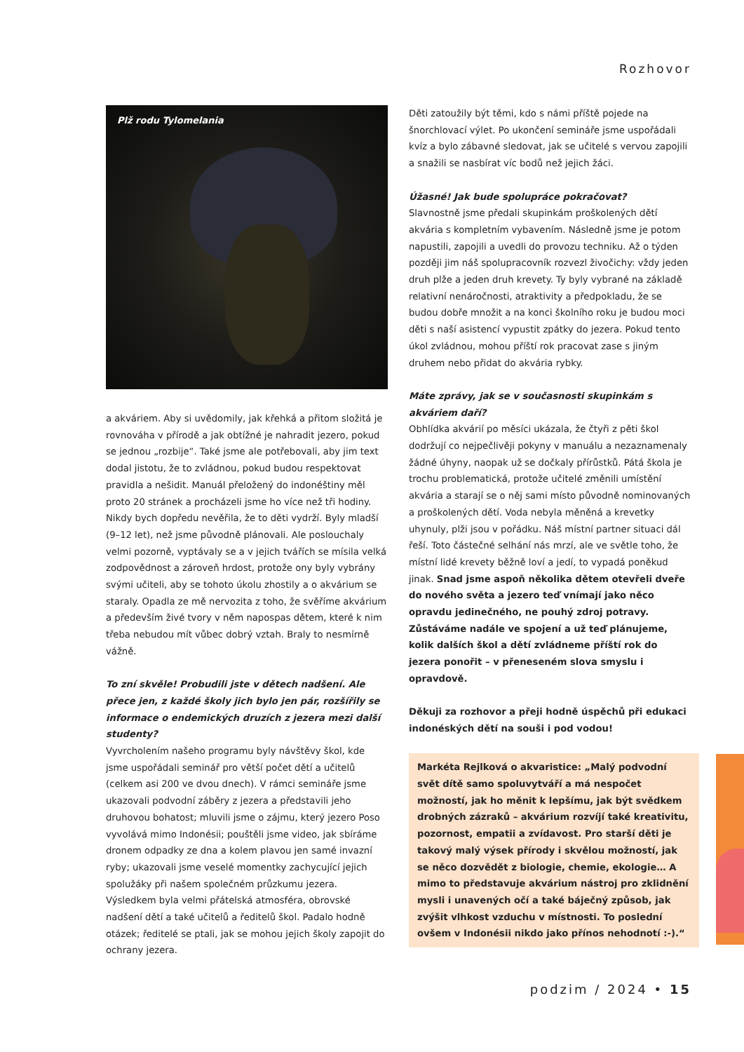Rozhovor
Plž rodu Tylomelania
a akváriem. Aby si uvědomily, jak křehká a přitom složitá je rovnováha v přírodě a jak obtížné je nahradit jezero, pokud se jednou „rozbije“. Také jsme ale potřebovali, aby jim text dodal jistotu, že to zvládnou, pokud budou respektovat pravidla a nešidit. Manuál přeložený do indonéštiny měl proto 20 stránek a procházeli jsme ho více než tři hodiny. Nikdy bych dopředu nevěřila, že to děti vydrží. Byly mladší (9–12 let), než jsme původně plánovali. Ale poslouchaly velmi pozorně, vyptávaly se a v jejich tvářích se mísila velká zodpovědnost a zároveň hrdost, protože ony byly vybrány svými učiteli, aby se tohoto úkolu zhostily a o akvárium se staraly. Opadla ze mě nervozita z toho, že svěříme akvárium a především živé tvory v něm napospas dětem, které k nim třeba nebudou mít vůbec dobrý vztah. Braly to nesmírně vážně.
To zní skvěle! Probudili jste v dětech nadšení. Ale přece jen, z každé školy jich bylo jen pár, rozšířily se informace o endemických druzích z jezera mezi další studenty?
Vyvrcholením našeho programu byly návštěvy škol, kde jsme uspořádali seminář pro větší počet dětí a učitelů (celkem asi 200 ve dvou dnech). V rámci semináře jsme ukazovali podvodní záběry z jezera a představili jeho druhovou bohatost; mluvili jsme o zájmu, který jezero Poso vyvolává mimo Indonésii; pouštěli jsme video, jak sbíráme dronem odpadky ze dna a kolem plavou jen samé invazní ryby; ukazovali jsme veselé momentky zachycující jejich spolužáky při našem společném průzkumu jezera. Výsledkem byla velmi přátelská atmosféra, obrovské nadšení dětí a také učitelů a ředitelů škol. Padalo hodně otázek; ředitelé se ptali, jak se mohou jejich školy zapojit do ochrany jezera.
Děti zatoužily být těmi, kdo s námi příště pojede na šnorchlovací výlet. Po ukončení semináře jsme uspořádali kvíz a bylo zábavné sledovat, jak se učitelé s vervou zapojili a snažili se nasbírat víc bodů než jejich žáci.
Úžasné! Jak bude spolupráce pokračovat?
Slavnostně jsme předali skupinkám proškolených dětí akvária s kompletním vybavením. Následně jsme je potom napustili, zapojili a uvedli do provozu techniku. Až o týden později jim náš spolupracovník rozvezl živočichy: vždy jeden druh plže a jeden druh krevety. Ty byly vybrané na základě relativní nenáročnosti, atraktivity a předpokladu, že se budou dobře množit a na konci školního roku je budou moci děti s naší asistencí vypustit zpátky do jezera. Pokud tento úkol zvládnou, mohou příští rok pracovat zase s jiným druhem nebo přidat do akvária rybky.
Máte zprávy, jak se v současnosti skupinkám s akváriem daří?
Obhlídka akvárií po měsíci ukázala, že čtyři z pěti škol dodržují co nejpečlivěji pokyny v manuálu a nezaznamenaly žádné úhyny, naopak už se dočkaly přírůstků. Pátá škola je trochu problematická, protože učitelé změnili umístění akvária a starají se o něj sami místo původně nominovaných a proškolených dětí. Voda nebyla měněná a krevetky uhynuly, plži jsou v pořádku. Náš místní partner situaci dál řeší. Toto částečné selhání nás mrzí, ale ve světle toho, že místní lidé krevety běžně loví a jedí, to vypadá poněkud jinak. Snad jsme aspoň několika dětem otevřeli dveře do nového světa a jezero teď vnímají jako něco opravdu jedinečného, ne pouhý zdroj potravy. Zůstáváme nadále ve spojení a už teď plánujeme, kolik dalších škol a dětí zvládneme příští rok do jezera ponořit – v přeneseném slova smyslu i opravdově.
Děkuji za rozhovor a přeji hodně úspěchů při edukaci indonéských dětí na souši i pod vodou!
Markéta Rejlková o akvaristice: „Malý podvodní svět dítě samo spoluvytváří a má nespočet možností, jak ho měnit k lepšímu, jak být svědkem drobných zázraků – akvárium rozvíjí také kreativitu, pozornost, empatii a zvídavost. Pro starší děti je takový malý výsek přírody i skvělou možností, jak se něco dozvědět z biologie, chemie, ekologie… A mimo to představuje akvárium nástroj pro zklidnění mysli i unavených očí a také báječný způsob, jak zvýšit vlhkost vzduchu v místnosti. To poslední ovšem v Indonésii nikdo jako přínos nehodnotí :-).“
podzim / 2024 • 15